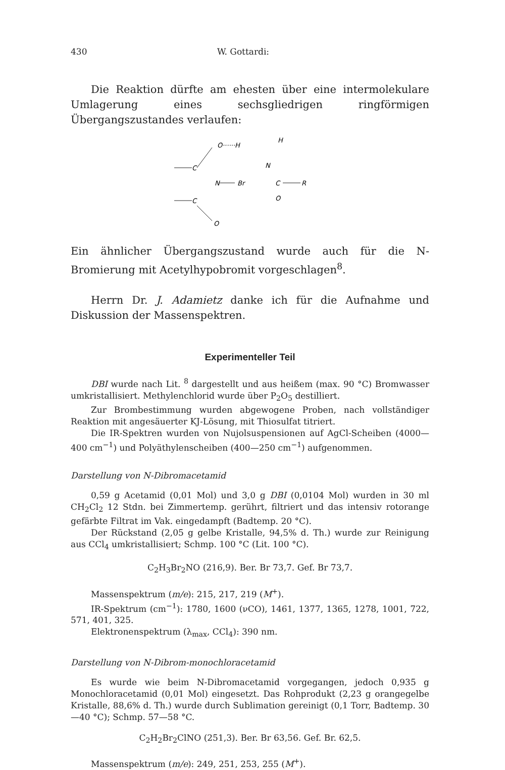430 W. Gottardi:
Die Reaktion dürfte am ehesten über eine intermolekulare Umlagerung eines sechsgliedrigen ringförmigen Übergangszustandes verlaufen:
O······H
H
C
N
N
Br
C
R
O
C
O
Ein ähnlicher Übergangszustand wurde auch für die N-Bromierung mit Acetylhypobromit vorgeschlagen<sup>8</sup>.
Herrn Dr. J. Adamietz danke ich für die Aufnahme und Diskussion der Massenspektren.
Experimenteller Teil
DBI wurde nach Lit. <sup>8</sup> dargestellt und aus heißem (max. 90 °C) Bromwasser umkristallisiert. Methylenchlorid wurde über P<sub>2</sub>O<sub>5</sub> destilliert.
Zur Brombestimmung wurden abgewogene Proben, nach vollständiger Reaktion mit angesäuerter KJ-Lösung, mit Thiosulfat titriert.
Die IR-Spektren wurden von Nujolsuspensionen auf AgCl-Scheiben (4000—400 cm<sup>−1</sup>) und Polyäthylenscheiben (400—250 cm<sup>−1</sup>) aufgenommen.
Darstellung von N-Dibromacetamid
0,59 g Acetamid (0,01 Mol) und 3,0 g DBI (0,0104 Mol) wurden in 30 ml CH<sub>2</sub>Cl<sub>2</sub> 12 Stdn. bei Zimmertemp. gerührt, filtriert und das intensiv rotorange gefärbte Filtrat im Vak. eingedampft (Badtemp. 20 °C).
Der Rückstand (2,05 g gelbe Kristalle, 94,5% d. Th.) wurde zur Reinigung aus CCl<sub>4</sub> umkristallisiert; Schmp. 100 °C (Lit. 100 °C).
C<sub>2</sub>H<sub>3</sub>Br<sub>2</sub>NO (216,9). Ber. Br 73,7. Gef. Br 73,7.
Massenspektrum (m/e): 215, 217, 219 (M<sup>+</sup>).
IR-Spektrum (cm<sup>−1</sup>): 1780, 1600 (νCO), 1461, 1377, 1365, 1278, 1001, 722, 571, 401, 325.
Elektronenspektrum (λ<sub>max</sub>, CCl<sub>4</sub>): 390 nm.
Darstellung von N-Dibrom-monochloracetamid
Es wurde wie beim N-Dibromacetamid vorgegangen, jedoch 0,935 g Monochloracetamid (0,01 Mol) eingesetzt. Das Rohprodukt (2,23 g orangegelbe Kristalle, 88,6% d. Th.) wurde durch Sublimation gereinigt (0,1 Torr, Badtemp. 30—40 °C); Schmp. 57—58 °C.
C<sub>2</sub>H<sub>2</sub>Br<sub>2</sub>ClNO (251,3). Ber. Br 63,56. Gef. Br. 62,5.
Massenspektrum (m/e): 249, 251, 253, 255 (M<sup>+</sup>).